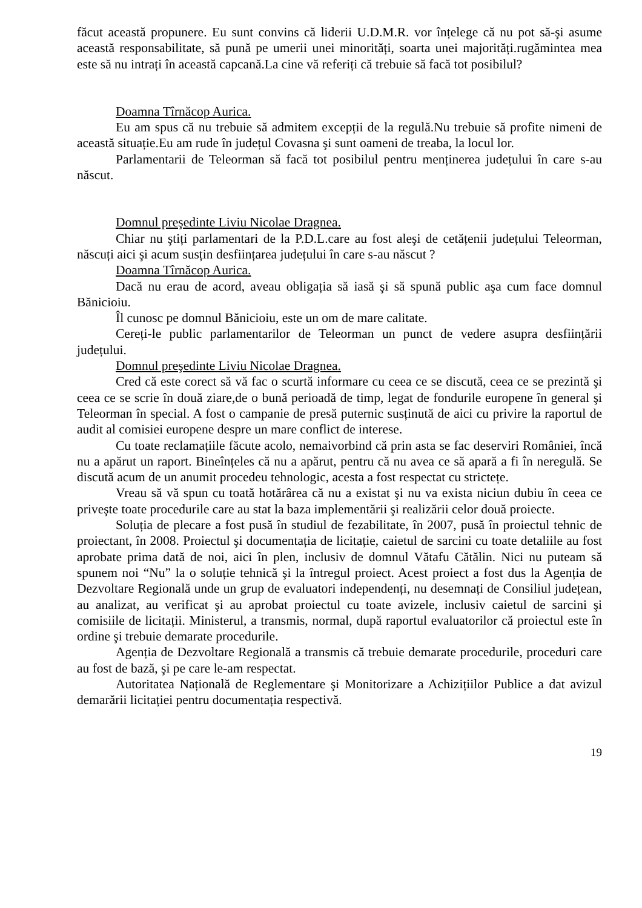făcut această propunere. Eu sunt convins că liderii U.D.M.R. vor înțelege că nu pot să-şi asume această responsabilitate, să pună pe umerii unei minorități, soarta unei majorități.rugămintea mea este să nu intrați în această capcană.La cine vă referiți că trebuie să facă tot posibilul?
Doamna Tîrnăcop Aurica.
Eu am spus că nu trebuie să admitem excepții de la regulă.Nu trebuie să profite nimeni de această situație.Eu am rude în județul Covasna şi sunt oameni de treaba, la locul lor.
Parlamentarii de Teleorman să facă tot posibilul pentru menținerea județului în care s-au născut.
Domnul preşedinte Liviu Nicolae Dragnea.
Chiar nu ştiți parlamentari de la P.D.L.care au fost aleşi de cetățenii județului Teleorman, născuți aici şi acum susțin desființarea județului în care s-au născut ?
Doamna Tîrnăcop Aurica.
Dacă nu erau de acord, aveau obligația să iasă şi să spună public aşa cum face domnul Bănicioiu.
Îl cunosc pe domnul Bănicioiu, este un om de mare calitate.
Cereți-le public parlamentarilor de Teleorman un punct de vedere asupra desființării județului.
Domnul preşedinte Liviu Nicolae Dragnea.
Cred că este corect să vă fac o scurtă informare cu ceea ce se discută, ceea ce se prezintă şi ceea ce se scrie în două ziare,de o bună perioadă de timp, legat de fondurile europene în general şi Teleorman în special. A fost o campanie de presă puternic susținută de aici cu privire la raportul de audit al comisiei europene despre un mare conflict de interese.
Cu toate reclamațiile făcute acolo, nemaivorbind că prin asta se fac deserviri României, încă nu a apărut un raport. Bineînțeles că nu a apărut, pentru că nu avea ce să apară a fi în neregulă. Se discută acum de un anumit procedeu tehnologic, acesta a fost respectat cu strictețe.
Vreau să vă spun cu toată hotărârea că nu a existat şi nu va exista niciun dubiu în ceea ce priveşte toate procedurile care au stat la baza implementării şi realizării celor două proiecte.
Soluția de plecare a fost pusă în studiul de fezabilitate, în 2007, pusă în proiectul tehnic de proiectant, în 2008. Proiectul şi documentația de licitație, caietul de sarcini cu toate detaliile au fost aprobate prima dată de noi, aici în plen, inclusiv de domnul Vătafu Cătălin. Nici nu puteam să spunem noi “Nu” la o soluție tehnică şi la întregul proiect. Acest proiect a fost dus la Agenția de Dezvoltare Regională unde un grup de evaluatori independenți, nu desemnați de Consiliul județean, au analizat, au verificat şi au aprobat proiectul cu toate avizele, inclusiv caietul de sarcini şi comisiile de licitații. Ministerul, a transmis, normal, după raportul evaluatorilor că proiectul este în ordine şi trebuie demarate procedurile.
Agenția de Dezvoltare Regională a transmis că trebuie demarate procedurile, proceduri care au fost de bază, şi pe care le-am respectat.
Autoritatea Națională de Reglementare şi Monitorizare a Achizițiilor Publice a dat avizul demarării licitației pentru documentația respectivă.
19